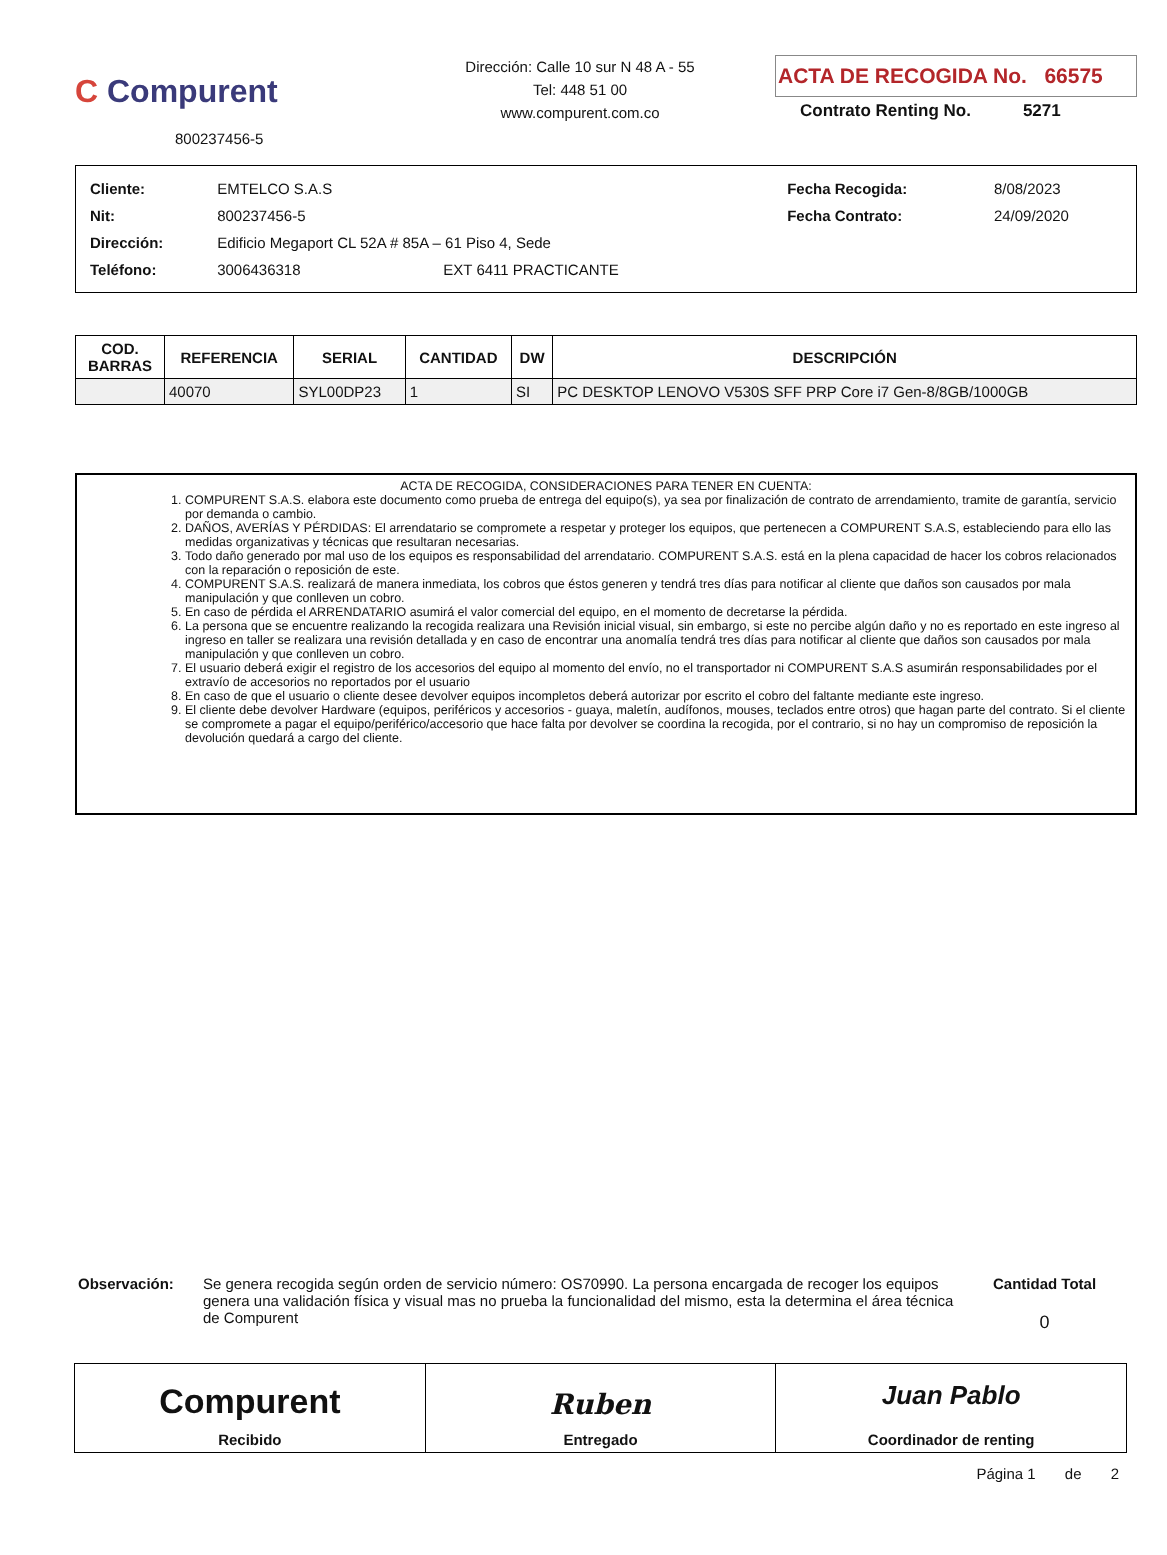C Compurent
800237456-5
Dirección: Calle 10 sur N 48 A - 55
Tel: 448 51 00
www.compurent.com.co
ACTA DE RECOGIDA No. 66575
Contrato Renting No. 5271
| Cliente: | EMTELCO S.A.S | | Fecha Recogida: | 8/08/2023 |
| Nit: | 800237456-5 | | Fecha Contrato: | 24/09/2020 |
| Dirección: | Edificio Megaport CL 52A # 85A – 61 Piso 4, Sede | | | |
| Teléfono: | 3006436318 | EXT 6411 PRACTICANTE | | |
| COD. BARRAS | REFERENCIA | SERIAL | CANTIDAD | DW | DESCRIPCIÓN |
| --- | --- | --- | --- | --- | --- |
| | 40070 | SYL00DP23 | 1 | SI | PC DESKTOP LENOVO V530S SFF PRP Core i7 Gen-8/8GB/1000GB |
ACTA DE RECOGIDA, CONSIDERACIONES PARA TENER EN CUENTA:
1. COMPURENT S.A.S. elabora este documento como prueba de entrega del equipo(s), ya sea por finalización de contrato de arrendamiento, tramite de garantía, servicio por demanda o cambio.
2. DAÑOS, AVERÍAS Y PÉRDIDAS: El arrendatario se compromete a respetar y proteger los equipos, que pertenecen a COMPURENT S.A.S, estableciendo para ello las medidas organizativas y técnicas que resultaran necesarias.
3. Todo daño generado por mal uso de los equipos es responsabilidad del arrendatario. COMPURENT S.A.S. está en la plena capacidad de hacer los cobros relacionados con la reparación o reposición de este.
4. COMPURENT S.A.S. realizará de manera inmediata, los cobros que éstos generen y tendrá tres días para notificar al cliente que daños son causados por mala manipulación y que conlleven un cobro.
5. En caso de pérdida el ARRENDATARIO asumirá el valor comercial del equipo, en el momento de decretarse la pérdida.
6. La persona que se encuentre realizando la recogida realizara una Revisión inicial visual, sin embargo, si este no percibe algún daño y no es reportado en este ingreso al ingreso en taller se realizara una revisión detallada y en caso de encontrar una anomalía tendrá tres días para notificar al cliente que daños son causados por mala manipulación y que conlleven un cobro.
7. El usuario deberá exigir el registro de los accesorios del equipo al momento del envío, no el transportador ni COMPURENT S.A.S asumirán responsabilidades por el extravío de accesorios no reportados por el usuario
8. En caso de que el usuario o cliente desee devolver equipos incompletos deberá autorizar por escrito el cobro del faltante mediante este ingreso.
9. El cliente debe devolver Hardware (equipos, periféricos y accesorios - guaya, maletín, audífonos, mouses, teclados entre otros) que hagan parte del contrato. Si el cliente se compromete a pagar el equipo/periférico/accesorio que hace falta por devolver se coordina la recogida, por el contrario, si no hay un compromiso de reposición la devolución quedará a cargo del cliente.
Observación: Se genera recogida según orden de servicio número: OS70990. La persona encargada de recoger los equipos genera una validación física y visual mas no prueba la funcionalidad del mismo, esta la determina el área técnica de Compurent
Cantidad Total
0
Compurent
Recibido
Ruben
Entregado
Juan Pablo
Coordinador de renting
Página 1 de 2